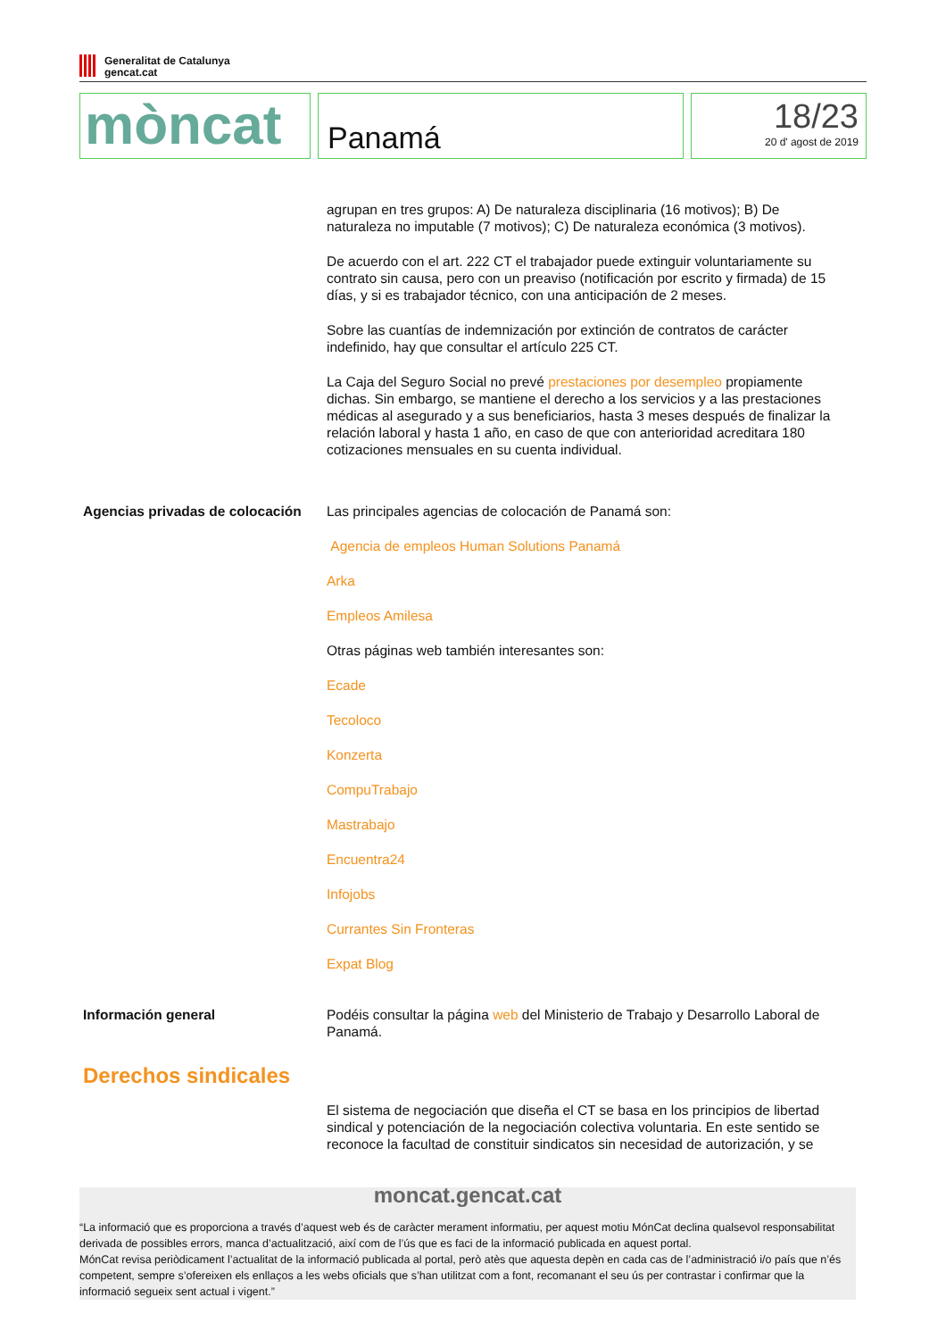Generalitat de Catalunya
gencat.cat
mòncat
Panamá
18/23
20 d' agost de 2019
agrupan en tres grupos: A) De naturaleza disciplinaria (16 motivos); B) De naturaleza no imputable (7 motivos); C) De naturaleza económica (3 motivos).
De acuerdo con el art. 222 CT el trabajador puede extinguir voluntariamente su contrato sin causa, pero con un preaviso (notificación por escrito y firmada) de 15 días, y si es trabajador técnico, con una anticipación de 2 meses.
Sobre las cuantías de indemnización por extinción de contratos de carácter indefinido, hay que consultar el artículo 225 CT.
La Caja del Seguro Social no prevé prestaciones por desempleo propiamente dichas. Sin embargo, se mantiene el derecho a los servicios y a las prestaciones médicas al asegurado y a sus beneficiarios, hasta 3 meses después de finalizar la relación laboral y hasta 1 año, en caso de que con anterioridad acreditara 180 cotizaciones mensuales en su cuenta individual.
Agencias privadas de colocación
Las principales agencias de colocación de Panamá son:
Agencia de empleos Human Solutions Panamá
Arka
Empleos Amilesa
Otras páginas web también interesantes son:
Ecade
Tecoloco
Konzerta
CompuTrabajo
Mastrabajo
Encuentra24
Infojobs
Currantes Sin Fronteras
Expat Blog
Información general Podéis consultar la página web del Ministerio de Trabajo y Desarrollo Laboral de Panamá.
Derechos sindicales
El sistema de negociación que diseña el CT se basa en los principios de libertad sindical y potenciación de la negociación colectiva voluntaria. En este sentido se reconoce la facultad de constituir sindicatos sin necesidad de autorización, y se
moncat.gencat.cat
“La informació que es proporciona a través d’aquest web és de caràcter merament informatiu, per aquest motiu MónCat declina qualsevol responsabilitat derivada de possibles errors, manca d’actualització, així com de l’ús que es faci de la informació publicada en aquest portal.
MónCat revisa periòdicament l’actualitat de la informació publicada al portal, però atès que aquesta depèn en cada cas de l’administració i/o país que n’és competent, sempre s’ofereixen els enllaços a les webs oficials que s’han utilitzat com a font, recomanant el seu ús per contrastar i confirmar que la informació segueix sent actual i vigent.”